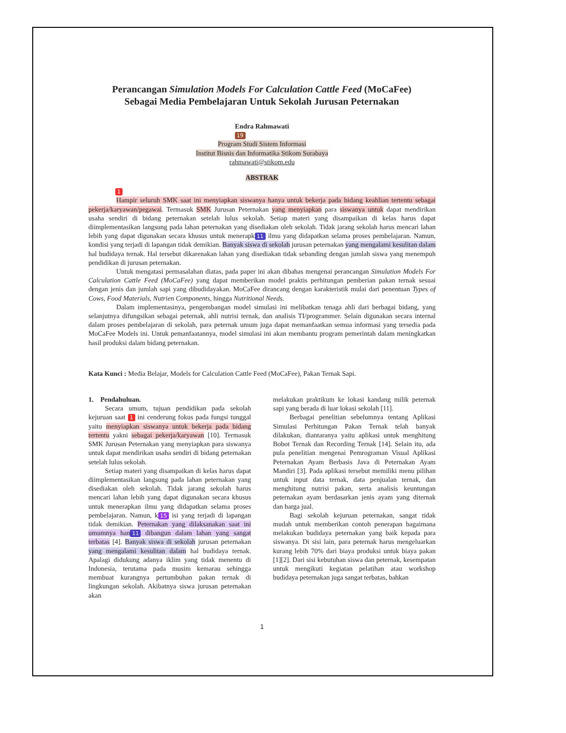Perancangan Simulation Models For Calculation Cattle Feed (MoCaFee)
Sebagai Media Pembelajaran Untuk Sekolah Jurusan Peternakan
Endra Rahmawati
19
Program Studi Sistem Informasi
Institut Bisnis dan Informatika Stikom Surabaya
rahmawati@stikom.edu
ABSTRAK
1
Hampir seluruh SMK saat ini menyiapkan siswanya hanya untuk bekerja pada bidang keahlian tertentu sebagai pekerja/karyawan/pegawai. Termasuk SMK Jurusan Peternakan yang menyiapkan para siswanya untuk dapat mendirikan usaha sendiri di bidang peternakan setelah lulus sekolah. Setiap materi yang disampaikan di kelas harus dapat diimplementasikan langsung pada lahan peternakan yang disediakan oleh sekolah. Tidak jarang sekolah harus mencari lahan lebih yang dapat digunakan secara khusus untuk menerapk 11 ilmu yang didapatkan selama proses pembelajaran. Namun, kondisi yang terjadi di lapangan tidak demikian. Banyak siswa di sekolah jurusan peternakan yang mengalami kesulitan dalam hal budidaya ternak. Hal tersebut dikarenakan lahan yang disediakan tidak sebanding dengan jumlah siswa yang menempuh pendidikan di jurusan peternakan.
Untuk mengatasi permasalahan diatas, pada paper ini akan dibahas mengenai perancangan Simulation Models For Calculation Cattle Feed (MoCaFee) yang dapat memberikan model praktis perhitungan pemberian pakan ternak sesuai dengan jenis dan jumlah sapi yang dibudidayakan. MoCaFee dirancang dengan karakteristik mulai dari penentuan Types of Cows, Food Materials, Nutrien Components, hingga Nutritional Needs.
Dalam implementasinya, pengembangan model simulasi ini melibatkan tenaga ahli dari berbagai bidang, yang selanjutnya difungsikan sebagai peternak, ahli nutrisi ternak, dan analisis TI/programmer. Selain digunakan secara internal dalam proses pembelajaran di sekolah, para peternak umum juga dapat memanfaatkan semua informasi yang tersedia pada MoCaFee Models ini. Untuk pemanfaatannya, model simulasi ini akan membantu program pemerintah dalam meningkatkan hasil produksi dalam bidang peternakan.
Kata Kunci : Media Belajar, Models for Calculation Cattle Feed (MoCaFee), Pakan Ternak Sapi.
1. Pendahuluan.
Secara umum, tujuan pendidikan pada sekolah kejuruan saat 1 ini cenderung fokus pada fungsi tunggal yaitu menyiapkan siswanya untuk bekerja pada bidang tertentu yakni sebagai pekerja/karyawan [10]. Termasuk SMK Jurusan Peternakan yang menyiapkan para siswanya untuk dapat mendirikan usaha sendiri di bidang peternakan setelah lulus sekolah.
Setiap materi yang disampaikan di kelas harus dapat diimplementasikan langsung pada lahan peternakan yang disediakan oleh sekolah. Tidak jarang sekolah harus mencari lahan lebih yang dapat digunakan secara khusus untuk menerapkan ilmu yang didapatkan selama proses pembelajaran. Namun, k 15 isi yang terjadi di lapangan tidak demikian. Peternakan yang dilaksanakan saat ini umumnya han 11 dibangun dalam lahan yang sangat terbatas [4]. Banyak siswa di sekolah jurusan peternakan yang mengalami kesulitan dalam hal budidaya ternak. Apalagi didukung adanya iklim yang tidak menentu di Indonesia, terutama pada musim kemarau sehingga membuat kurangnya pertumbuhan pakan ternak di lingkungan sekolah. Akibatnya siswa jurusan peternakan akan
melakukan praktikum ke lokasi kandang milik peternak sapi yang berada di luar lokasi sekolah [11].
Berbagai penelitian sebelumnya tentang Aplikasi Simulasi Perhitungan Pakan Ternak telah banyak dilakukan, diantaranya yaitu aplikasi untuk menghitung Bobot Ternak dan Recording Ternak [14]. Selain itu, ada pula penelitian mengenai Pemrograman Visual Aplikasi Peternakan Ayam Berbasis Java di Peternakan Ayam Mandiri [3]. Pada aplikasi tersebut memiliki menu pilihan untuk input data ternak, data penjualan ternak, dan menghitung nutrisi pakan, serta analisis keuntungan peternakan ayam berdasarkan jenis ayam yang diternak dan harga jual.
Bagi sekolah kejuruan peternakan, sangat tidak mudah untuk memberikan contoh penerapan bagaimana melakukan budidaya peternakan yang baik kepada para siswanya. Di sisi lain, para peternak harus mengeluarkan kurang lebih 70% dari biaya produksi untuk biaya pakan [1][2]. Dari sisi kebutuhan siswa dan peternak, kesempatan untuk mengikuti kegiatan pelatihan atau workshop budidaya peternakan juga sangat terbatas, bahkan
1